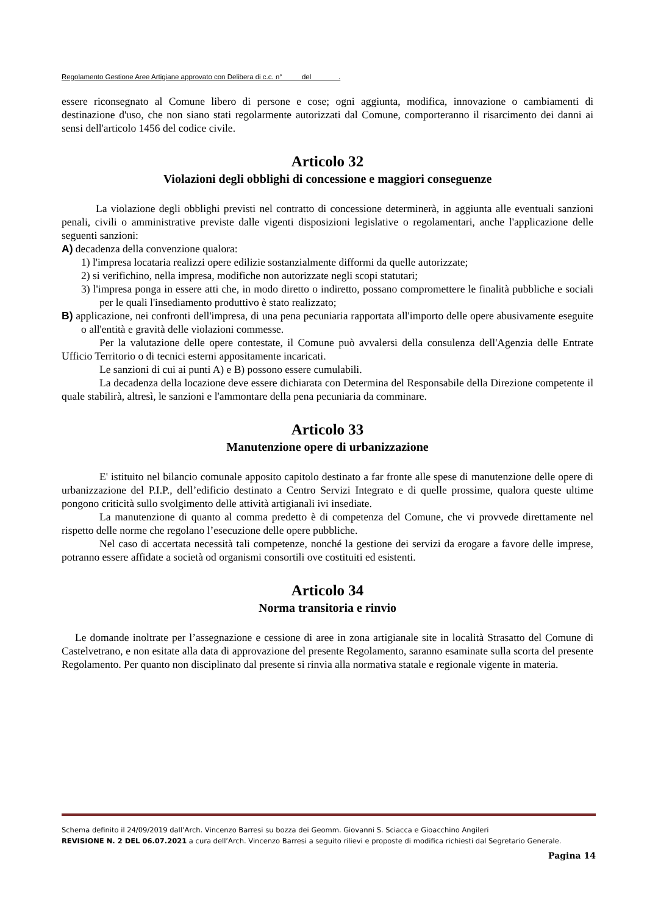Regolamento Gestione Aree Artigiane approvato con Delibera di c.c. n° del .
essere riconsegnato al Comune libero di persone e cose; ogni aggiunta, modifica, innovazione o cambiamenti di destinazione d'uso, che non siano stati regolarmente autorizzati dal Comune, comporteranno il risarcimento dei danni ai sensi dell'articolo 1456 del codice civile.
Articolo 32
Violazioni degli obblighi di concessione e maggiori conseguenze
La violazione degli obblighi previsti nel contratto di concessione determinerà, in aggiunta alle eventuali sanzioni penali, civili o amministrative previste dalle vigenti disposizioni legislative o regolamentari, anche l'applicazione delle seguenti sanzioni:
A) decadenza della convenzione qualora:
1) l'impresa locataria realizzi opere edilizie sostanzialmente difformi da quelle autorizzate;
2) si verifichino, nella impresa, modifiche non autorizzate negli scopi statutari;
3) l'impresa ponga in essere atti che, in modo diretto o indiretto, possano compromettere le finalità pubbliche e sociali per le quali l'insediamento produttivo è stato realizzato;
B) applicazione, nei confronti dell'impresa, di una pena pecuniaria rapportata all'importo delle opere abusivamente eseguite o all'entità e gravità delle violazioni commesse.
Per la valutazione delle opere contestate, il Comune può avvalersi della consulenza dell'Agenzia delle Entrate Ufficio Territorio o di tecnici esterni appositamente incaricati.
Le sanzioni di cui ai punti A) e B) possono essere cumulabili.
La decadenza della locazione deve essere dichiarata con Determina del Responsabile della Direzione competente il quale stabilirà, altresì, le sanzioni e l'ammontare della pena pecuniaria da comminare.
Articolo 33
Manutenzione opere di urbanizzazione
E' istituito nel bilancio comunale apposito capitolo destinato a far fronte alle spese di manutenzione delle opere di urbanizzazione del P.I.P., dell’edificio destinato a Centro Servizi Integrato e di quelle prossime, qualora queste ultime pongono criticità sullo svolgimento delle attività artigianali ivi insediate.
La manutenzione di quanto al comma predetto è di competenza del Comune, che vi provvede direttamente nel rispetto delle norme che regolano l’esecuzione delle opere pubbliche.
Nel caso di accertata necessità tali competenze, nonché la gestione dei servizi da erogare a favore delle imprese, potranno essere affidate a società od organismi consortili ove costituiti ed esistenti.
Articolo 34
Norma transitoria e rinvio
Le domande inoltrate per l’assegnazione e cessione di aree in zona artigianale site in località Strasatto del Comune di Castelvetrano, e non esitate alla data di approvazione del presente Regolamento, saranno esaminate sulla scorta del presente Regolamento. Per quanto non disciplinato dal presente si rinvia alla normativa statale e regionale vigente in materia.
Schema definito il 24/09/2019 dall’Arch. Vincenzo Barresi su bozza dei Geomm. Giovanni S. Sciacca e Gioacchino Angileri
REVISIONE N. 2 DEL 06.07.2021 a cura dell’Arch. Vincenzo Barresi a seguito rilievi e proposte di modifica richiesti dal Segretario Generale.
Pagina 14